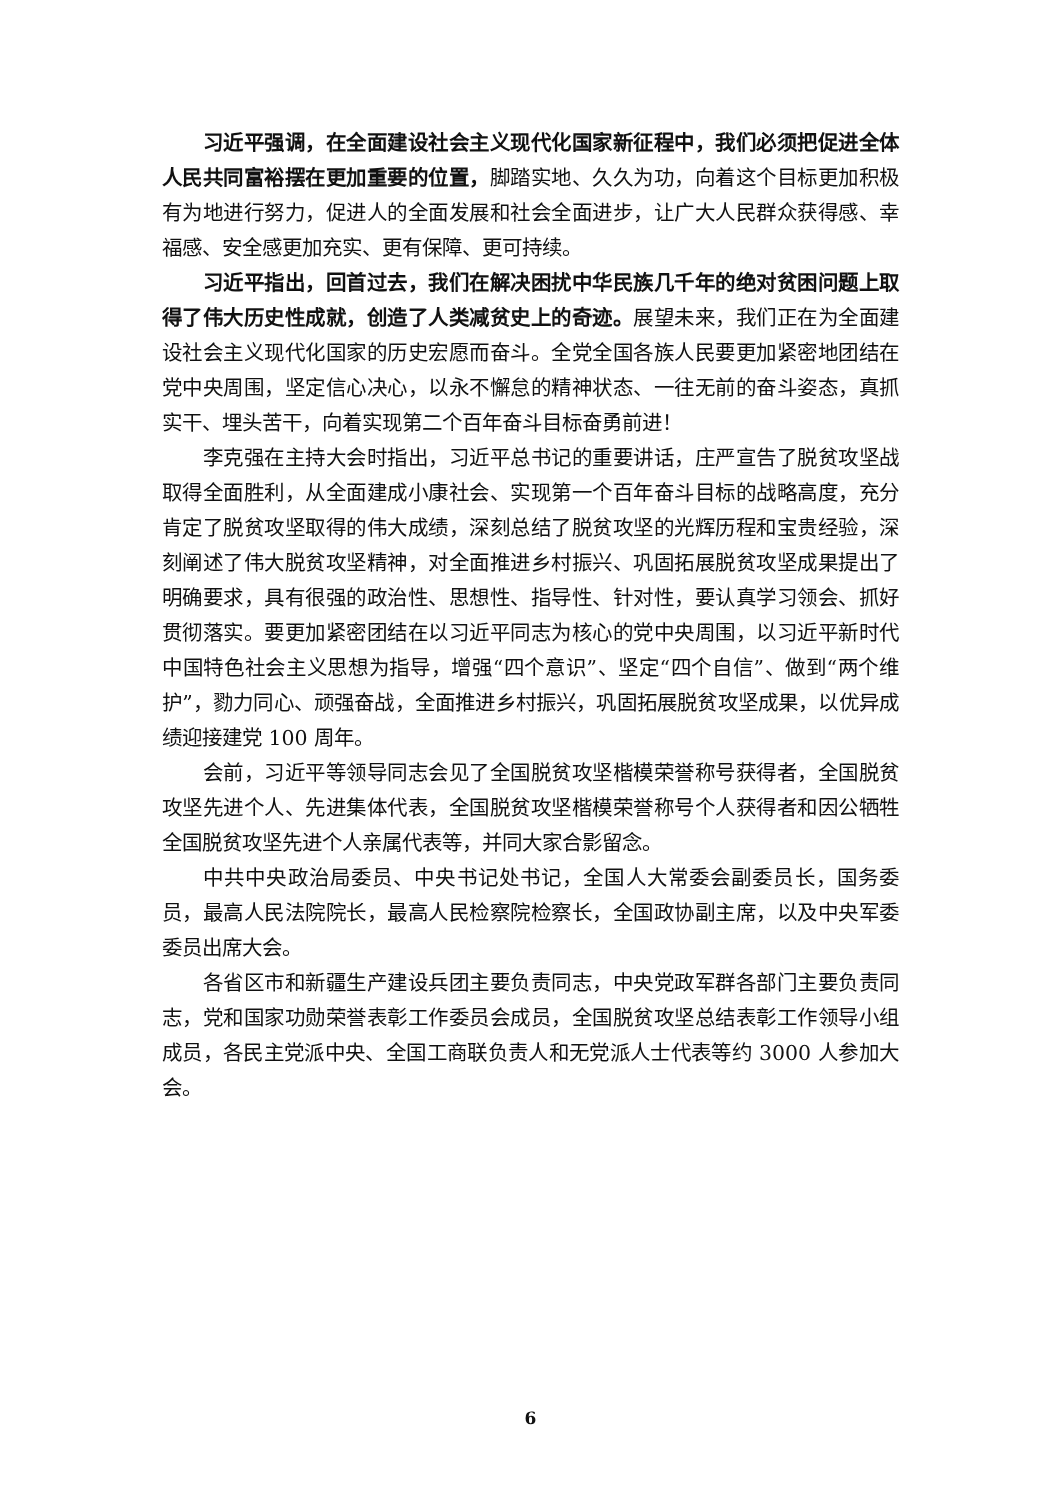习近平强调，在全面建设社会主义现代化国家新征程中，我们必须把促进全体人民共同富裕摆在更加重要的位置，脚踏实地、久久为功，向着这个目标更加积极有为地进行努力，促进人的全面发展和社会全面进步，让广大人民群众获得感、幸福感、安全感更加充实、更有保障、更可持续。
习近平指出，回首过去，我们在解决困扰中华民族几千年的绝对贫困问题上取得了伟大历史性成就，创造了人类减贫史上的奇迹。展望未来，我们正在为全面建设社会主义现代化国家的历史宏愿而奋斗。全党全国各族人民要更加紧密地团结在党中央周围，坚定信心决心，以永不懈怠的精神状态、一往无前的奋斗姿态，真抓实干、埋头苦干，向着实现第二个百年奋斗目标奋勇前进！
李克强在主持大会时指出，习近平总书记的重要讲话，庄严宣告了脱贫攻坚战取得全面胜利，从全面建成小康社会、实现第一个百年奋斗目标的战略高度，充分肯定了脱贫攻坚取得的伟大成绩，深刻总结了脱贫攻坚的光辉历程和宝贵经验，深刻阐述了伟大脱贫攻坚精神，对全面推进乡村振兴、巩固拓展脱贫攻坚成果提出了明确要求，具有很强的政治性、思想性、指导性、针对性，要认真学习领会、抓好贯彻落实。要更加紧密团结在以习近平同志为核心的党中央周围，以习近平新时代中国特色社会主义思想为指导，增强“四个意识”、坚定“四个自信”、做到“两个维护”，勠力同心、顽强奋战，全面推进乡村振兴，巩固拓展脱贫攻坚成果，以优异成绩迎接建党 100 周年。
会前，习近平等领导同志会见了全国脱贫攻坚楷模荣誉称号获得者，全国脱贫攻坚先进个人、先进集体代表，全国脱贫攻坚楷模荣誉称号个人获得者和因公牺牲全国脱贫攻坚先进个人亲属代表等，并同大家合影留念。
中共中央政治局委员、中央书记处书记，全国人大常委会副委员长，国务委员，最高人民法院院长，最高人民检察院检察长，全国政协副主席，以及中央军委委员出席大会。
各省区市和新疆生产建设兵团主要负责同志，中央党政军群各部门主要负责同志，党和国家功勋荣誉表彰工作委员会成员，全国脱贫攻坚总结表彰工作领导小组成员，各民主党派中央、全国工商联负责人和无党派人士代表等约 3000 人参加大会。
6